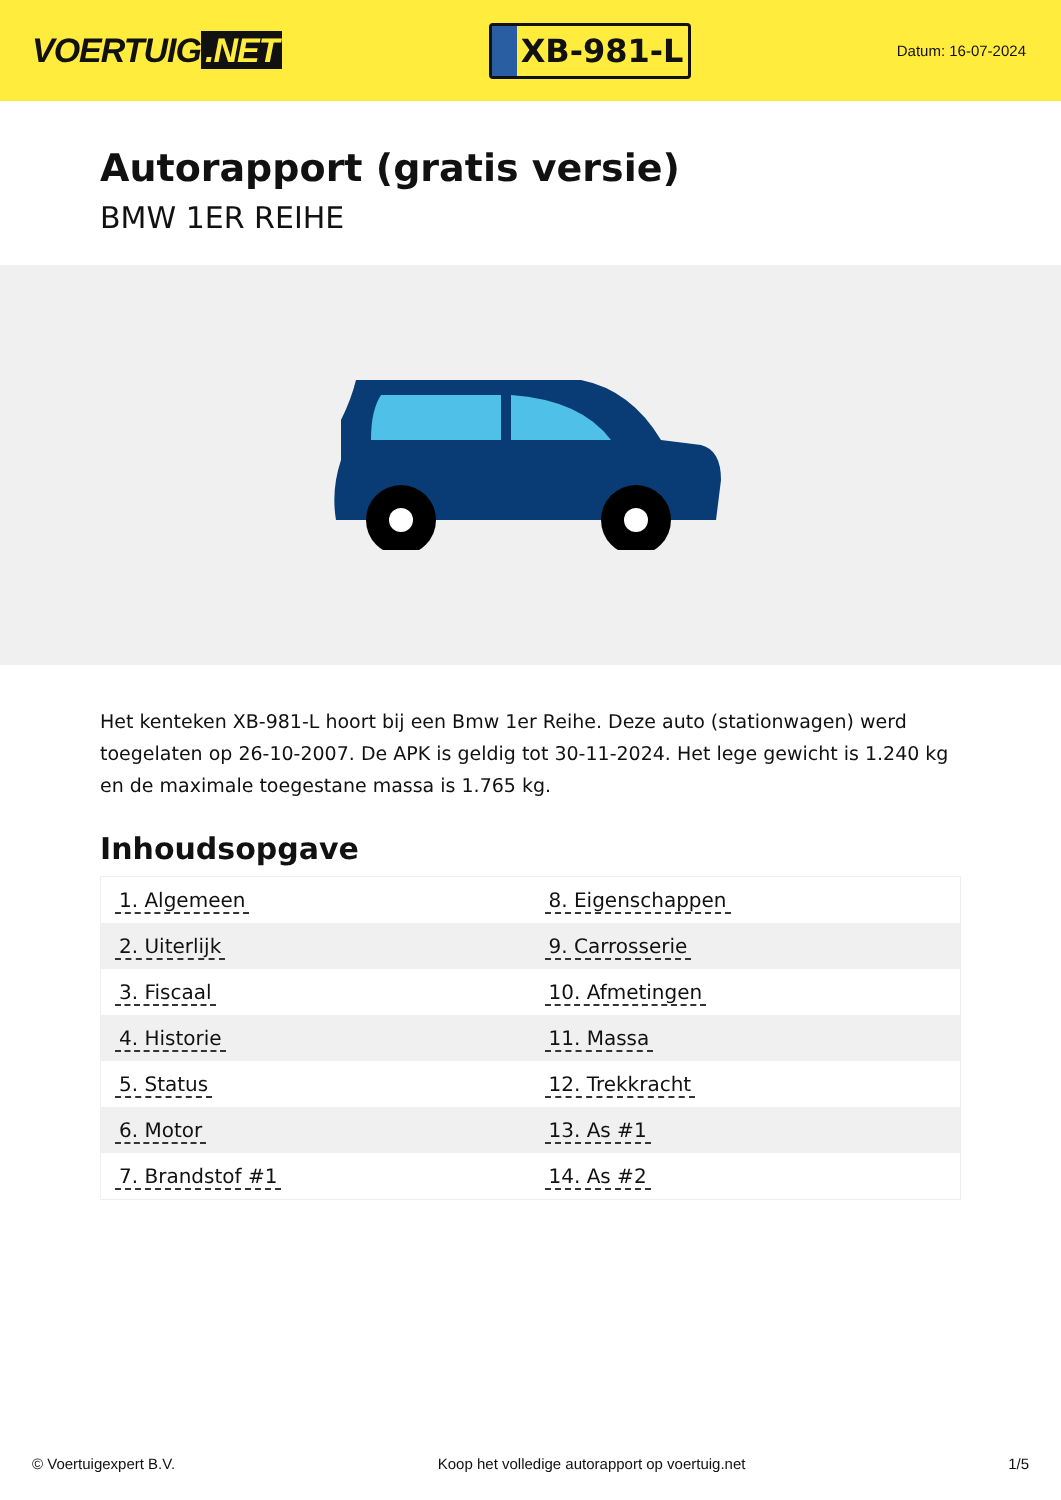VOERTUIG.NET
XB-981-L
Datum: 16-07-2024
Autorapport (gratis versie)
BMW 1ER REIHE
Het kenteken XB-981-L hoort bij een Bmw 1er Reihe. Deze auto (stationwagen) werd toegelaten op 26-10-2007. De APK is geldig tot 30-11-2024. Het lege gewicht is 1.240 kg en de maximale toegestane massa is 1.765 kg.
Inhoudsopgave
| 1. Algemeen | 8. Eigenschappen |
| 2. Uiterlijk | 9. Carrosserie |
| 3. Fiscaal | 10. Afmetingen |
| 4. Historie | 11. Massa |
| 5. Status | 12. Trekkracht |
| 6. Motor | 13. As #1 |
| 7. Brandstof #1 | 14. As #2 |
© Voertuigexpert B.V. Koop het volledige autorapport op voertuig.net 1/5